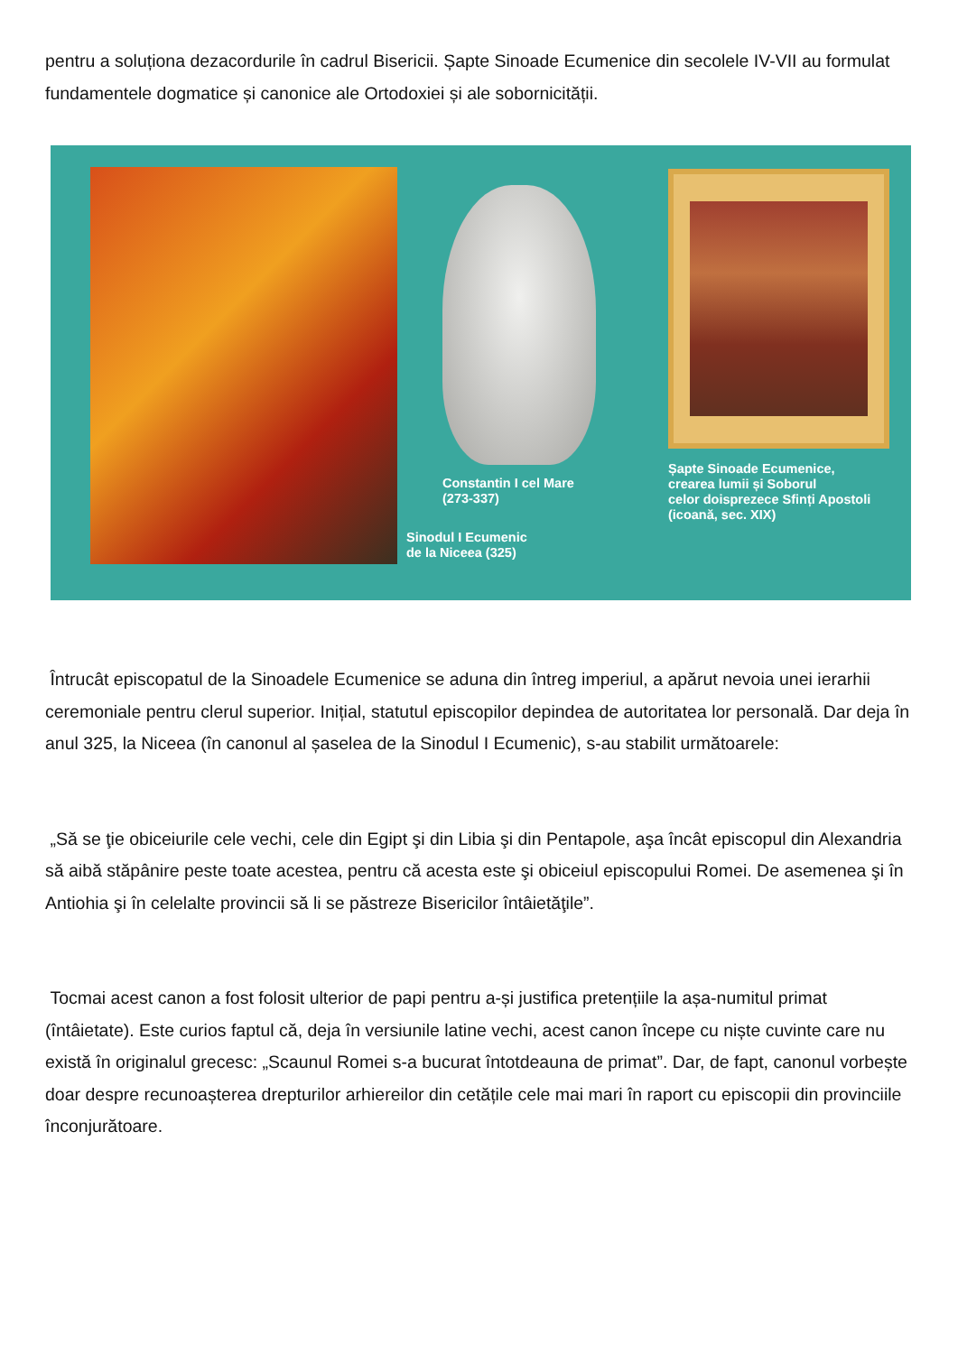pentru a soluționa dezacordurile în cadrul Bisericii. Șapte Sinoade Ecumenice din secolele IV-VII au formulat fundamentele dogmatice și canonice ale Ortodoxiei și ale sobornicității.
Constantin I cel Mare
(273-337)
Sinodul I Ecumenic
de la Niceea (325)
Șapte Sinoade Ecumenice,
crearea lumii și Soborul
celor doisprezece Sfinți Apostoli
(icoană, sec. XIX)
Întrucât episcopatul de la Sinoadele Ecumenice se aduna din întreg imperiul, a apărut nevoia unei ierarhii ceremoniale pentru clerul superior. Inițial, statutul episcopilor depindea de autoritatea lor personală. Dar deja în anul 325, la Niceea (în canonul al șaselea de la Sinodul I Ecumenic), s-au stabilit următoarele:
„Să se ţie obiceiurile cele vechi, cele din Egipt şi din Libia şi din Pentapole, aşa încât episcopul din Alexandria să aibă stăpânire peste toate acestea, pentru că acesta este şi obiceiul episcopului Romei. De asemenea şi în Antiohia şi în celelalte provincii să li se păstreze Bisericilor întâietăţile”.
Tocmai acest canon a fost folosit ulterior de papi pentru a-și justifica pretențiile la așa-numitul primat (întâietate). Este curios faptul că, deja în versiunile latine vechi, acest canon începe cu niște cuvinte care nu există în originalul grecesc: „Scaunul Romei s-a bucurat întotdeauna de primat”. Dar, de fapt, canonul vorbește doar despre recunoașterea drepturilor arhiereilor din cetățile cele mai mari în raport cu episcopii din provinciile înconjurătoare.